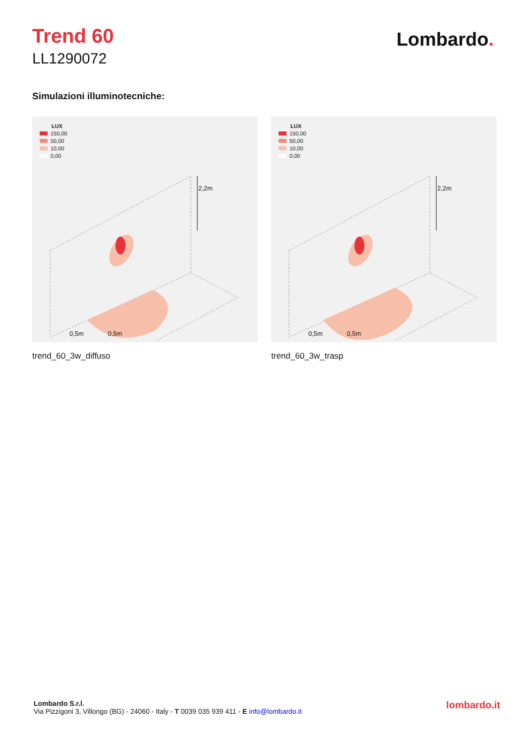Trend 60
LL1290072
Lombardo.
Simulazioni illuminotecniche:
LUX
150,00
50,00
10,00
0,00
2,2m
0,5m 0,5m
trend_60_3w_diffuso
LUX
150,00
50,00
10,00
0,00
2,2m
0,5m 0,5m
trend_60_3w_trasp
Lombardo S.r.l.
Via Pizzigoni 3, Villongo (BG) - 24060 - Italy - T 0039 035 939 411 - E info@lombardo.it
lombardo.it